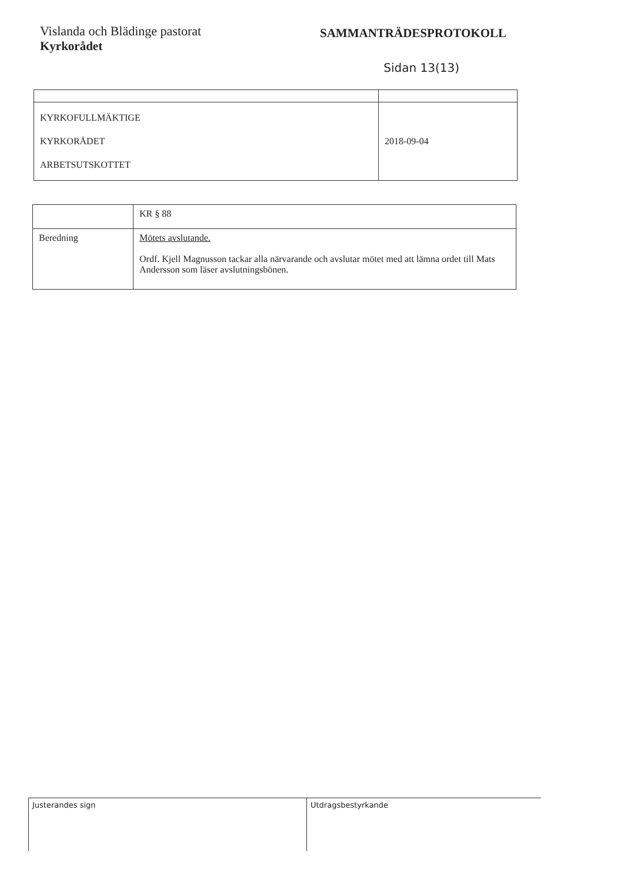Vislanda och Blädinge pastorat
Kyrkorådet
SAMMANTRÄDESPROTOKOLL
Sidan 13(13)
| KYRKOFULLMÄKTIGE KYRKORÅDET ARBETSUTSKOTTET | 2018-09-04 |
| | KR § 88 |
| Beredning | Mötets avslutande. Ordf. Kjell Magnusson tackar alla närvarande och avslutar mötet med att lämna ordet till Mats Andersson som läser avslutningsbönen. |
Justerandes sign Utdragsbestyrkande